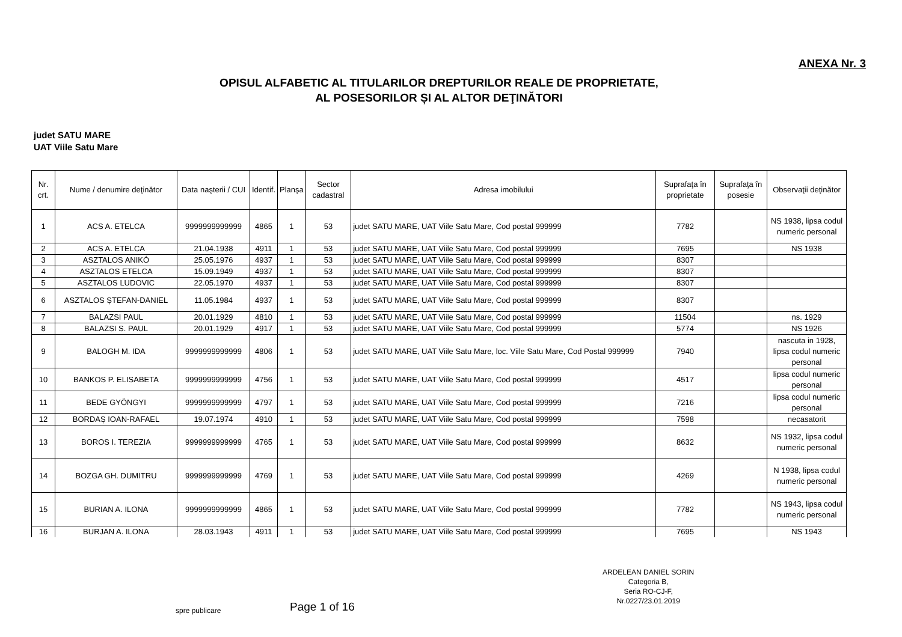ANEXA Nr. 3
OPISUL ALFABETIC AL TITULARILOR DREPTURILOR REALE DE PROPRIETATE,
AL POSESORILOR ȘI AL ALTOR DEŢINĂTORI
judet SATU MARE
UAT Viile Satu Mare
| Nr. crt. | Nume / denumire deţinător | Data naşterii / CUI | Identif. | Planşa | Sector cadastral | Adresa imobilului | Suprafaţa în proprietate | Suprafaţa în posesie | Observaţii deţinător |
| --- | --- | --- | --- | --- | --- | --- | --- | --- | --- |
| 1 | ACS A. ETELCA | 9999999999999 | 4865 | 1 | 53 | judet SATU MARE, UAT Viile Satu Mare, Cod postal 999999 | 7782 | | NS 1938, lipsa codul numeric personal |
| 2 | ACS A. ETELCA | 21.04.1938 | 4911 | 1 | 53 | judet SATU MARE, UAT Viile Satu Mare, Cod postal 999999 | 7695 | | NS 1938 |
| 3 | ASZTALOS ANIKÓ | 25.05.1976 | 4937 | 1 | 53 | judet SATU MARE, UAT Viile Satu Mare, Cod postal 999999 | 8307 | | |
| 4 | ASZTALOS ETELCA | 15.09.1949 | 4937 | 1 | 53 | judet SATU MARE, UAT Viile Satu Mare, Cod postal 999999 | 8307 | | |
| 5 | ASZTALOS LUDOVIC | 22.05.1970 | 4937 | 1 | 53 | judet SATU MARE, UAT Viile Satu Mare, Cod postal 999999 | 8307 | | |
| 6 | ASZTALOS ȘTEFAN-DANIEL | 11.05.1984 | 4937 | 1 | 53 | judet SATU MARE, UAT Viile Satu Mare, Cod postal 999999 | 8307 | | |
| 7 | BALAZSI PAUL | 20.01.1929 | 4810 | 1 | 53 | judet SATU MARE, UAT Viile Satu Mare, Cod postal 999999 | 11504 | | ns. 1929 |
| 8 | BALAZSI S. PAUL | 20.01.1929 | 4917 | 1 | 53 | judet SATU MARE, UAT Viile Satu Mare, Cod postal 999999 | 5774 | | NS 1926 |
| 9 | BALOGH M. IDA | 9999999999999 | 4806 | 1 | 53 | judet SATU MARE, UAT Viile Satu Mare, loc. Viile Satu Mare, Cod Postal 999999 | 7940 | | nascuta in 1928, lipsa codul numeric personal |
| 10 | BANKOS P. ELISABETA | 9999999999999 | 4756 | 1 | 53 | judet SATU MARE, UAT Viile Satu Mare, Cod postal 999999 | 4517 | | lipsa codul numeric personal |
| 11 | BEDE GYÖNGYI | 9999999999999 | 4797 | 1 | 53 | judet SATU MARE, UAT Viile Satu Mare, Cod postal 999999 | 7216 | | lipsa codul numeric personal |
| 12 | BORDAȘ IOAN-RAFAEL | 19.07.1974 | 4910 | 1 | 53 | judet SATU MARE, UAT Viile Satu Mare, Cod postal 999999 | 7598 | | necasatorit |
| 13 | BOROS I. TEREZIA | 9999999999999 | 4765 | 1 | 53 | judet SATU MARE, UAT Viile Satu Mare, Cod postal 999999 | 8632 | | NS 1932, lipsa codul numeric personal |
| 14 | BOZGA GH. DUMITRU | 9999999999999 | 4769 | 1 | 53 | judet SATU MARE, UAT Viile Satu Mare, Cod postal 999999 | 4269 | | N 1938, lipsa codul numeric personal |
| 15 | BURIAN A. ILONA | 9999999999999 | 4865 | 1 | 53 | judet SATU MARE, UAT Viile Satu Mare, Cod postal 999999 | 7782 | | NS 1943, lipsa codul numeric personal |
| 16 | BURJAN A. ILONA | 28.03.1943 | 4911 | 1 | 53 | judet SATU MARE, UAT Viile Satu Mare, Cod postal 999999 | 7695 | | NS 1943 |
spre publicare
Page 1 of 16
ARDELEAN DANIEL SORIN
Categoria B,
Seria RO-CJ-F,
Nr.0227/23.01.2019